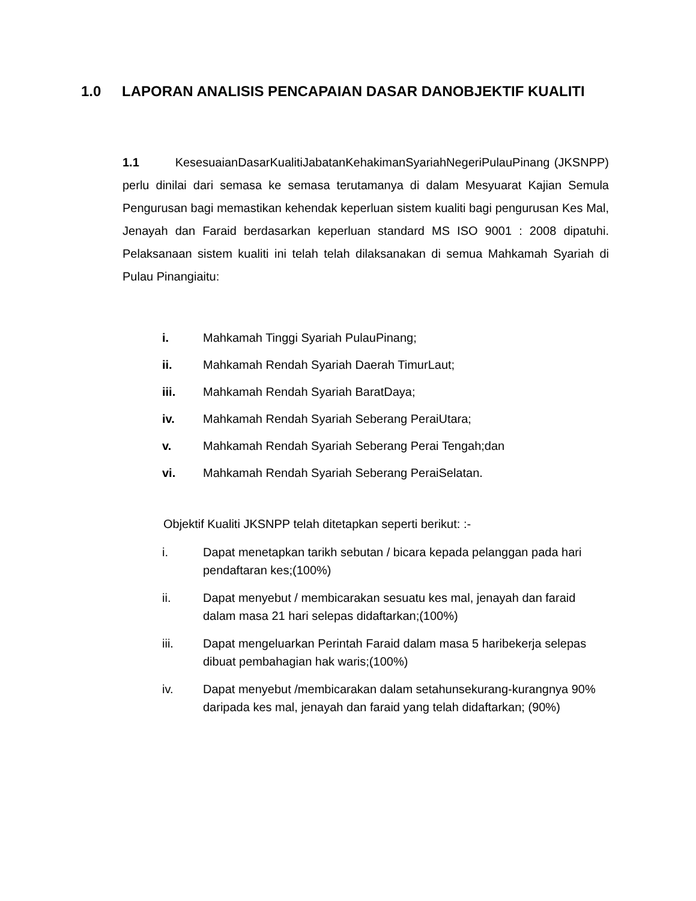1.0 LAPORAN ANALISIS PENCAPAIAN DASAR DANOBJEKTIF KUALITI
1.1 KesesuaianDasarKualitiJabatanKehakimanSyariahNegeriPulauPinang (JKSNPP) perlu dinilai dari semasa ke semasa terutamanya di dalam Mesyuarat Kajian Semula Pengurusan bagi memastikan kehendak keperluan sistem kualiti bagi pengurusan Kes Mal, Jenayah dan Faraid berdasarkan keperluan standard MS ISO 9001 : 2008 dipatuhi. Pelaksanaan sistem kualiti ini telah telah dilaksanakan di semua Mahkamah Syariah di Pulau Pinangiaitu:
i. Mahkamah Tinggi Syariah PulauPinang;
ii. Mahkamah Rendah Syariah Daerah TimurLaut;
iii. Mahkamah Rendah Syariah BaratDaya;
iv. Mahkamah Rendah Syariah Seberang PeraiUtara;
v. Mahkamah Rendah Syariah Seberang Perai Tengah;dan
vi. Mahkamah Rendah Syariah Seberang PeraiSelatan.
Objektif Kualiti JKSNPP telah ditetapkan seperti berikut: :-
i. Dapat menetapkan tarikh sebutan / bicara kepada pelanggan pada hari pendaftaran kes;(100%)
ii. Dapat menyebut / membicarakan sesuatu kes mal, jenayah dan faraid dalam masa 21 hari selepas didaftarkan;(100%)
iii. Dapat mengeluarkan Perintah Faraid dalam masa 5 haribekerja selepas dibuat pembahagian hak waris;(100%)
iv. Dapat menyebut /membicarakan dalam setahunsekurang-kurangnya 90% daripada kes mal, jenayah dan faraid yang telah didaftarkan; (90%)